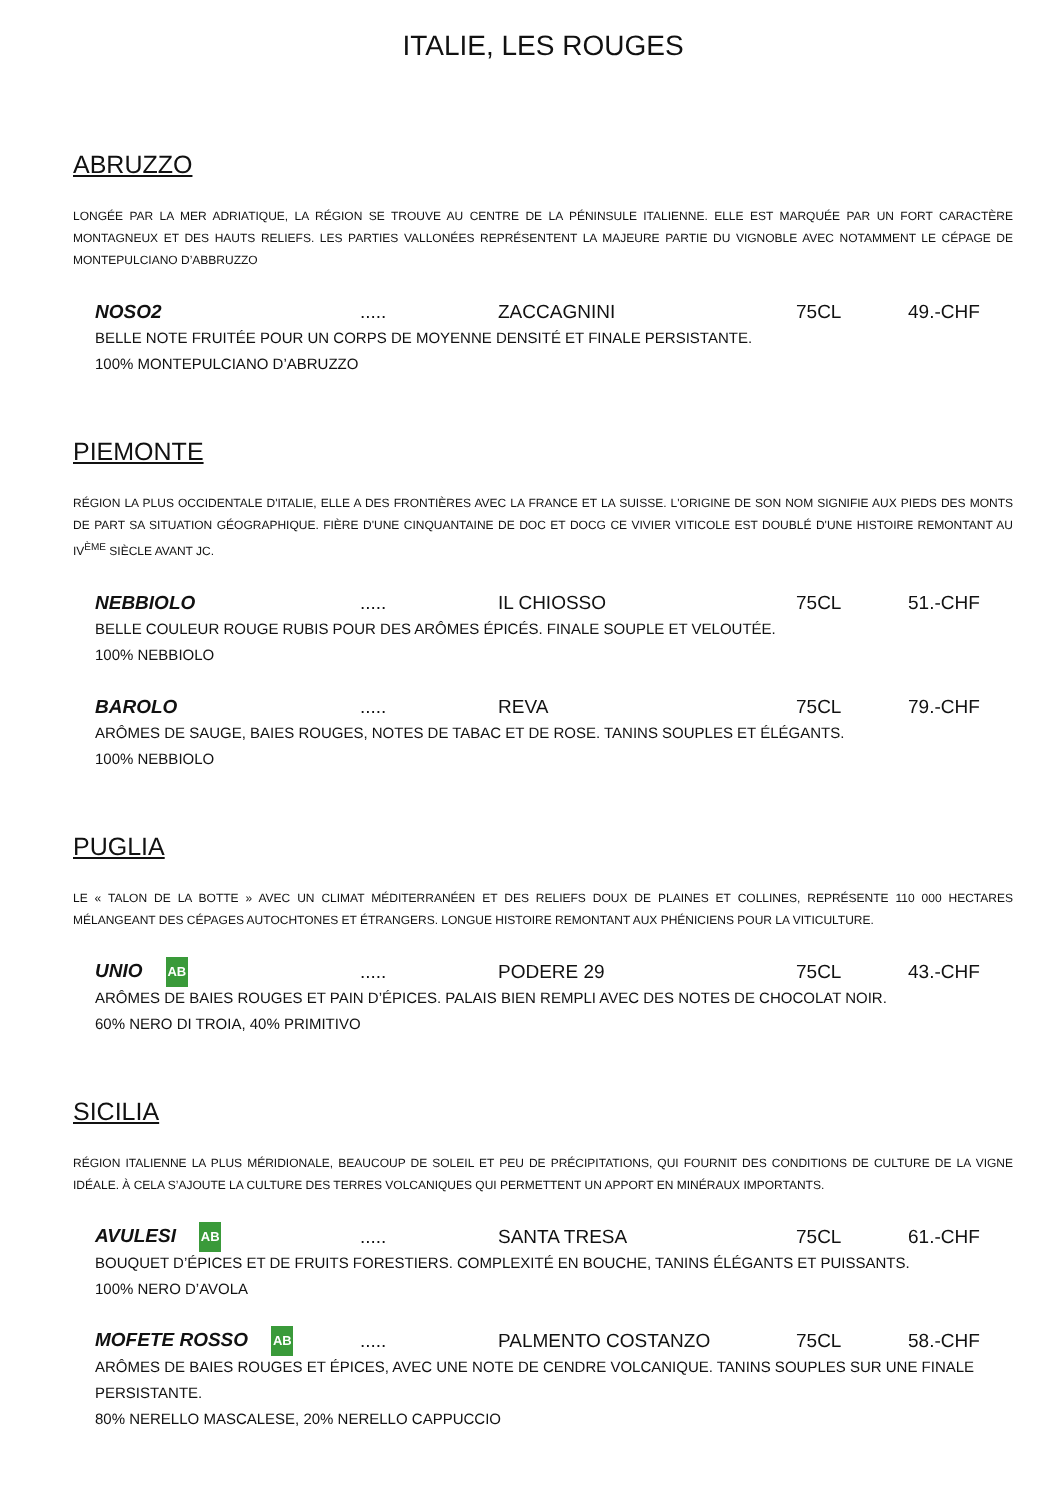ITALIE, LES ROUGES
ABRUZZO
LONGÉE PAR LA MER ADRIATIQUE, LA RÉGION SE TROUVE AU CENTRE DE LA PÉNINSULE ITALIENNE. ELLE EST MARQUÉE PAR UN FORT CARACTÈRE MONTAGNEUX ET DES HAUTS RELIEFS. LES PARTIES VALLONÉES REPRÉSENTENT LA MAJEURE PARTIE DU VIGNOBLE AVEC NOTAMMENT LE CÉPAGE DE MONTEPULCIANO D’ABBRUZZO
NOSO2..... ZACCAGNINI 75CL 49.-CHF
BELLE NOTE FRUITÉE POUR UN CORPS DE MOYENNE DENSITÉ ET FINALE PERSISTANTE.
100% MONTEPULCIANO D’ABRUZZO
PIEMONTE
RÉGION LA PLUS OCCIDENTALE D'ITALIE, ELLE A DES FRONTIÈRES AVEC LA FRANCE ET LA SUISSE. L'ORIGINE DE SON NOM SIGNIFIE AUX PIEDS DES MONTS DE PART SA SITUATION GÉOGRAPHIQUE. FIÈRE D'UNE CINQUANTAINE DE DOC ET DOCG CE VIVIER VITICOLE EST DOUBLÉ D'UNE HISTOIRE REMONTANT AU IV<sup>ÈME</sup> SIÈCLE AVANT JC.
NEBBIOLO..... IL CHIOSSO 75CL 51.-CHF
BELLE COULEUR ROUGE RUBIS POUR DES ARÔMES ÉPICÉS. FINALE SOUPLE ET VELOUTÉE.
100% NEBBIOLO
BAROLO..... REVA 75CL 79.-CHF
ARÔMES DE SAUGE, BAIES ROUGES, NOTES DE TABAC ET DE ROSE. TANINS SOUPLES ET ÉLÉGANTS.
100% NEBBIOLO
PUGLIA
LE « TALON DE LA BOTTE » AVEC UN CLIMAT MÉDITERRANÉEN ET DES RELIEFS DOUX DE PLAINES ET COLLINES, REPRÉSENTE 110 000 HECTARES MÉLANGEANT DES CÉPAGES AUTOCHTONES ET ÉTRANGERS. LONGUE HISTOIRE REMONTANT AUX PHÉNICIENS POUR LA VITICULTURE.
UNIO AB..... PODERE 29 75CL 43.-CHF
ARÔMES DE BAIES ROUGES ET PAIN D’ÉPICES. PALAIS BIEN REMPLI AVEC DES NOTES DE CHOCOLAT NOIR.
60% NERO DI TROIA, 40% PRIMITIVO
SICILIA
RÉGION ITALIENNE LA PLUS MÉRIDIONALE, BEAUCOUP DE SOLEIL ET PEU DE PRÉCIPITATIONS, QUI FOURNIT DES CONDITIONS DE CULTURE DE LA VIGNE IDÉALE. À CELA S’AJOUTE LA CULTURE DES TERRES VOLCANIQUES QUI PERMETTENT UN APPORT EN MINÉRAUX IMPORTANTS.
AVULESI AB..... SANTA TRESA 75CL 61.-CHF
BOUQUET D’ÉPICES ET DE FRUITS FORESTIERS. COMPLEXITÉ EN BOUCHE, TANINS ÉLÉGANTS ET PUISSANTS.
100% NERO D’AVOLA
MOFETE ROSSO AB..... PALMENTO COSTANZO 75CL 58.-CHF
ARÔMES DE BAIES ROUGES ET ÉPICES, AVEC UNE NOTE DE CENDRE VOLCANIQUE. TANINS SOUPLES SUR UNE FINALE PERSISTANTE.
80% NERELLO MASCALESE, 20% NERELLO CAPPUCCIO